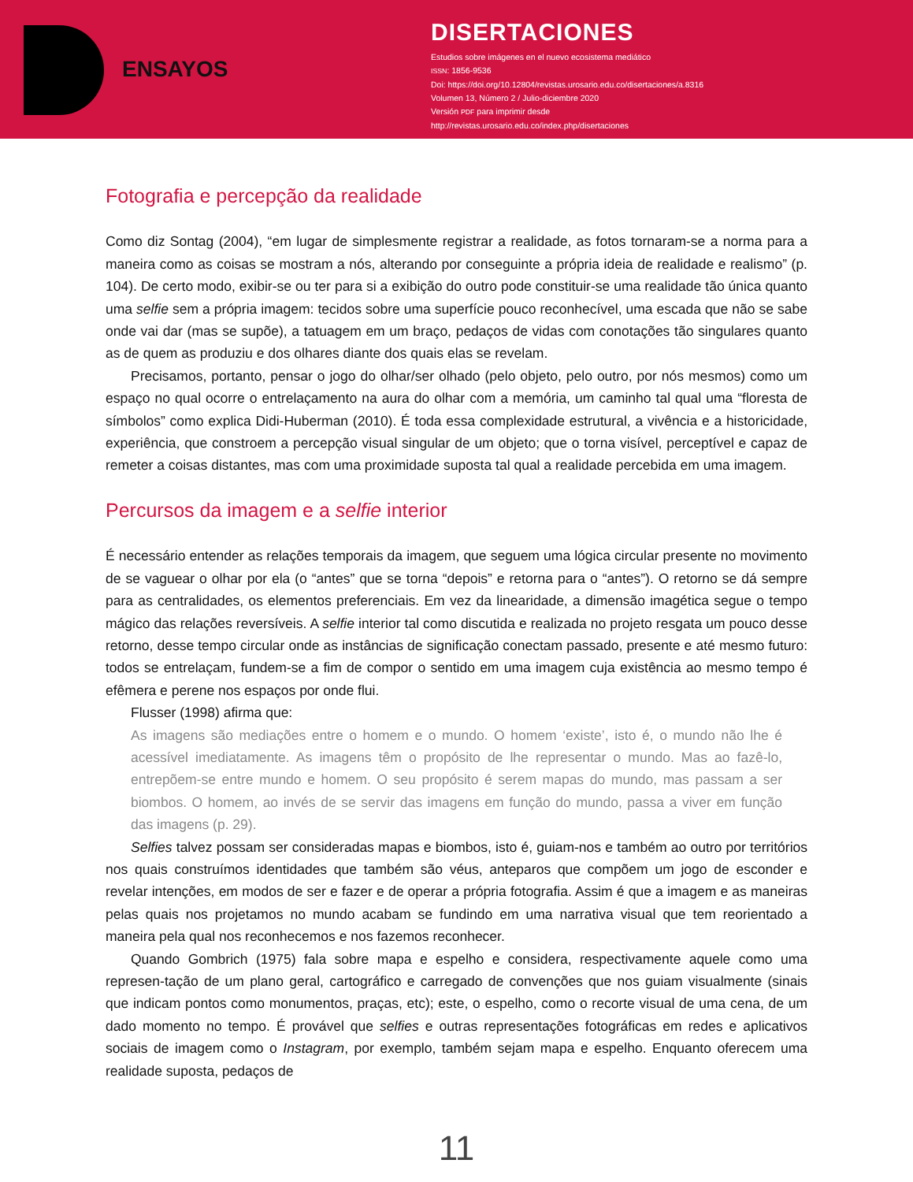ENSAYOS
DISERTACIONES
Estudios sobre imágenes en el nuevo ecosistema mediático
ISSN: 1856-9536
Doi: https://doi.org/10.12804/revistas.urosario.edu.co/disertaciones/a.8316
Volumen 13, Número 2 / Julio-diciembre 2020
Versión PDF para imprimir desde
http://revistas.urosario.edu.co/index.php/disertaciones
Fotografia e percepção da realidade
Como diz Sontag (2004), “em lugar de simplesmente registrar a realidade, as fotos tornaram-se a norma para a maneira como as coisas se mostram a nós, alterando por conseguinte a própria ideia de realidade e realismo” (p. 104). De certo modo, exibir-se ou ter para si a exibição do outro pode constituir-se uma realidade tão única quanto uma selfie sem a própria imagem: tecidos sobre uma superfície pouco reconhecível, uma escada que não se sabe onde vai dar (mas se supõe), a tatuagem em um braço, pedaços de vidas com conotações tão singulares quanto as de quem as produziu e dos olhares diante dos quais elas se revelam.
Precisamos, portanto, pensar o jogo do olhar/ser olhado (pelo objeto, pelo outro, por nós mesmos) como um espaço no qual ocorre o entrelaçamento na aura do olhar com a memória, um caminho tal qual uma “floresta de símbolos” como explica Didi-Huberman (2010). É toda essa complexidade estrutural, a vivência e a historicidade, experiência, que constroem a percepção visual singular de um objeto; que o torna visível, perceptível e capaz de remeter a coisas distantes, mas com uma proximidade suposta tal qual a realidade percebida em uma imagem.
Percursos da imagem e a selfie interior
É necessário entender as relações temporais da imagem, que seguem uma lógica circular presente no movimento de se vaguear o olhar por ela (o “antes” que se torna “depois” e retorna para o “antes”). O retorno se dá sempre para as centralidades, os elementos preferenciais. Em vez da linearidade, a dimensão imagética segue o tempo mágico das relações reversíveis. A selfie interior tal como discutida e realizada no projeto resgata um pouco desse retorno, desse tempo circular onde as instâncias de significação conectam passado, presente e até mesmo futuro: todos se entrelaçam, fundem-se a fim de compor o sentido em uma imagem cuja existência ao mesmo tempo é efêmera e perene nos espaços por onde flui.
Flusser (1998) afirma que:
As imagens são mediações entre o homem e o mundo. O homem ‘existe’, isto é, o mundo não lhe é acessível imediatamente. As imagens têm o propósito de lhe representar o mundo. Mas ao fazê-lo, entrepõem-se entre mundo e homem. O seu propósito é serem mapas do mundo, mas passam a ser biombos. O homem, ao invés de se servir das imagens em função do mundo, passa a viver em função das imagens (p. 29).
Selfies talvez possam ser consideradas mapas e biombos, isto é, guiam-nos e também ao outro por territórios nos quais construímos identidades que também são véus, anteparos que compõem um jogo de esconder e revelar intenções, em modos de ser e fazer e de operar a própria fotografia. Assim é que a imagem e as maneiras pelas quais nos projetamos no mundo acabam se fundindo em uma narrativa visual que tem reorientado a maneira pela qual nos reconhecemos e nos fazemos reconhecer.
Quando Gombrich (1975) fala sobre mapa e espelho e considera, respectivamente aquele como uma represen-tação de um plano geral, cartográfico e carregado de convenções que nos guiam visualmente (sinais que indicam pontos como monumentos, praças, etc); este, o espelho, como o recorte visual de uma cena, de um dado momento no tempo. É provável que selfies e outras representações fotográficas em redes e aplicativos sociais de imagem como o Instagram, por exemplo, também sejam mapa e espelho. Enquanto oferecem uma realidade suposta, pedaços de
11